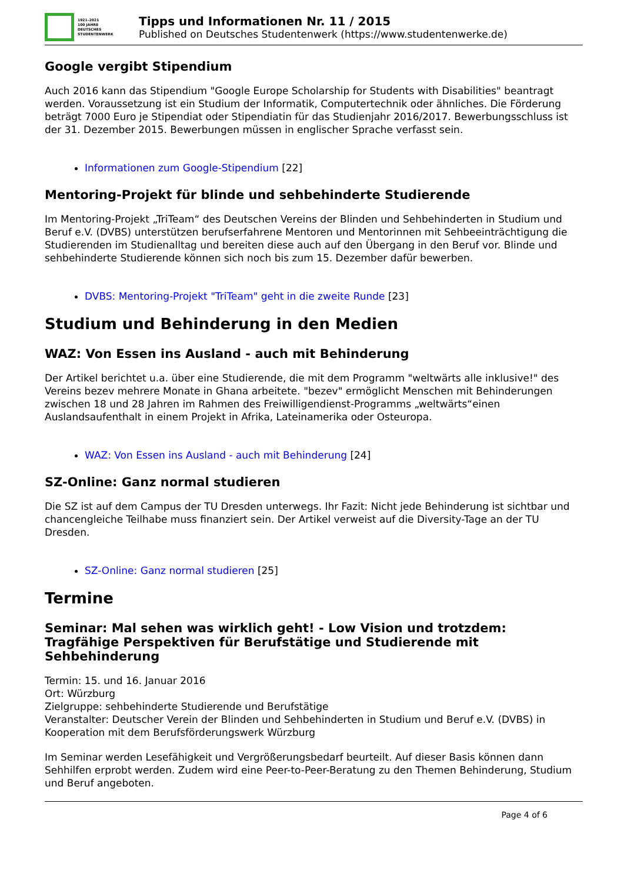1921–2021
100 JAHRE
DEUTSCHES
STUDENTENWERK
Tipps und Informationen Nr. 11 / 2015
Published on Deutsches Studentenwerk (https://www.studentenwerke.de)
Google vergibt Stipendium
Auch 2016 kann das Stipendium "Google Europe Scholarship for Students with Disabilities" beantragt werden. Voraussetzung ist ein Studium der Informatik, Computertechnik oder ähnliches. Die Förderung beträgt 7000 Euro je Stipendiat oder Stipendiatin für das Studienjahr 2016/2017. Bewerbungsschluss ist der 31. Dezember 2015. Bewerbungen müssen in englischer Sprache verfasst sein.
Informationen zum Google-Stipendium [22]
Mentoring-Projekt für blinde und sehbehinderte Studierende
Im Mentoring-Projekt „TriTeam“ des Deutschen Vereins der Blinden und Sehbehinderten in Studium und Beruf e.V. (DVBS) unterstützen berufserfahrene Mentoren und Mentorinnen mit Sehbeeinträchtigung die Studierenden im Studienalltag und bereiten diese auch auf den Übergang in den Beruf vor. Blinde und sehbehinderte Studierende können sich noch bis zum 15. Dezember dafür bewerben.
DVBS: Mentoring-Projekt "TriTeam" geht in die zweite Runde [23]
Studium und Behinderung in den Medien
WAZ: Von Essen ins Ausland - auch mit Behinderung
Der Artikel berichtet u.a. über eine Studierende, die mit dem Programm "weltwärts alle inklusive!" des Vereins bezev mehrere Monate in Ghana arbeitete. "bezev" ermöglicht Menschen mit Behinderungen zwischen 18 und 28 Jahren im Rahmen des Freiwilligendienst-Programms „weltwärts“einen Auslandsaufenthalt in einem Projekt in Afrika, Lateinamerika oder Osteuropa.
WAZ: Von Essen ins Ausland - auch mit Behinderung [24]
SZ-Online: Ganz normal studieren
Die SZ ist auf dem Campus der TU Dresden unterwegs. Ihr Fazit: Nicht jede Behinderung ist sichtbar und chancengleiche Teilhabe muss finanziert sein. Der Artikel verweist auf die Diversity-Tage an der TU Dresden.
SZ-Online: Ganz normal studieren [25]
Termine
Seminar: Mal sehen was wirklich geht! - Low Vision und trotzdem: Tragfähige Perspektiven für Berufstätige und Studierende mit Sehbehinderung
Termin: 15. und 16. Januar 2016
Ort: Würzburg
Zielgruppe: sehbehinderte Studierende und Berufstätige
Veranstalter: Deutscher Verein der Blinden und Sehbehinderten in Studium und Beruf e.V. (DVBS) in Kooperation mit dem Berufsförderungswerk Würzburg
Im Seminar werden Lesefähigkeit und Vergrößerungsbedarf beurteilt. Auf dieser Basis können dann Sehhilfen erprobt werden. Zudem wird eine Peer-to-Peer-Beratung zu den Themen Behinderung, Studium und Beruf angeboten.
Page 4 of 6